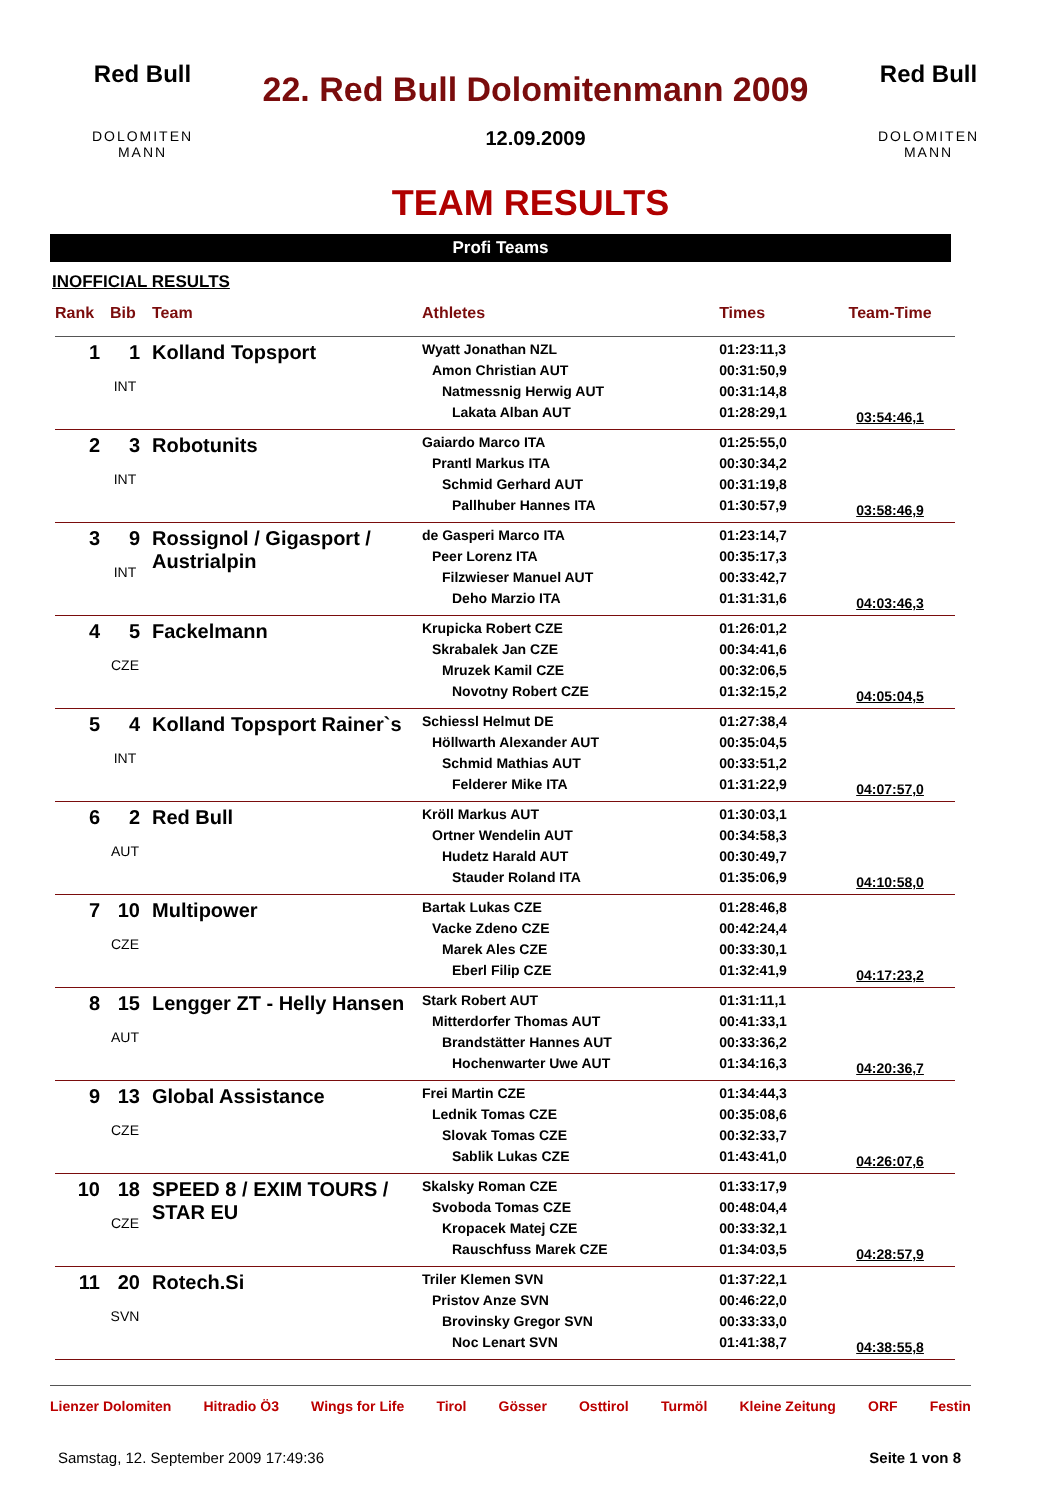Red Bull
DOLOMITEN MANN
22. Red Bull Dolomitenmann 2009
12.09.2009
Red Bull
DOLOMITEN MANN
TEAM RESULTS
Profi Teams
INOFFICIAL RESULTS
| Rank | Bib | Team | Athletes | Times | Team-Time |
| --- | --- | --- | --- | --- | --- |
| 1 | 1 INT | Kolland Topsport | Wyatt Jonathan NZL Amon Christian AUT Natmessnig Herwig AUT Lakata Alban AUT | 01:23:11,3 00:31:50,9 00:31:14,8 01:28:29,1 | 03:54:46,1 |
| 2 | 3 INT | Robotunits | Gaiardo Marco ITA Prantl Markus ITA Schmid Gerhard AUT Pallhuber Hannes ITA | 01:25:55,0 00:30:34,2 00:31:19,8 01:30:57,9 | 03:58:46,9 |
| 3 | 9 INT | Rossignol / Gigasport / Austrialpin | de Gasperi Marco ITA Peer Lorenz ITA Filzwieser Manuel AUT Deho Marzio ITA | 01:23:14,7 00:35:17,3 00:33:42,7 01:31:31,6 | 04:03:46,3 |
| 4 | 5 CZE | Fackelmann | Krupicka Robert CZE Skrabalek Jan CZE Mruzek Kamil CZE Novotny Robert CZE | 01:26:01,2 00:34:41,6 00:32:06,5 01:32:15,2 | 04:05:04,5 |
| 5 | 4 INT | Kolland Topsport Rainer`s | Schiessl Helmut DE Höllwarth Alexander AUT Schmid Mathias AUT Felderer Mike ITA | 01:27:38,4 00:35:04,5 00:33:51,2 01:31:22,9 | 04:07:57,0 |
| 6 | 2 AUT | Red Bull | Kröll Markus AUT Ortner Wendelin AUT Hudetz Harald AUT Stauder Roland ITA | 01:30:03,1 00:34:58,3 00:30:49,7 01:35:06,9 | 04:10:58,0 |
| 7 | 10 CZE | Multipower | Bartak Lukas CZE Vacke Zdeno CZE Marek Ales CZE Eberl Filip CZE | 01:28:46,8 00:42:24,4 00:33:30,1 01:32:41,9 | 04:17:23,2 |
| 8 | 15 AUT | Lengger ZT - Helly Hansen | Stark Robert AUT Mitterdorfer Thomas AUT Brandstätter Hannes AUT Hochenwarter Uwe AUT | 01:31:11,1 00:41:33,1 00:33:36,2 01:34:16,3 | 04:20:36,7 |
| 9 | 13 CZE | Global Assistance | Frei Martin CZE Lednik Tomas CZE Slovak Tomas CZE Sablik Lukas CZE | 01:34:44,3 00:35:08,6 00:32:33,7 01:43:41,0 | 04:26:07,6 |
| 10 | 18 CZE | SPEED 8 / EXIM TOURS / STAR EU | Skalsky Roman CZE Svoboda Tomas CZE Kropacek Matej CZE Rauschfuss Marek CZE | 01:33:17,9 00:48:04,4 00:33:32,1 01:34:03,5 | 04:28:57,9 |
| 11 | 20 SVN | Rotech.Si | Triler Klemen SVN Pristov Anze SVN Brovinsky Gregor SVN Noc Lenart SVN | 01:37:22,1 00:46:22,0 00:33:33,0 01:41:38,7 | 04:38:55,8 |
Lienzer Dolomiten Hitradio Ö3 Wings for Life Tirol Gösser Osttirol Turmöl Kleine Zeitung ORF Festin
Samstag, 12. September 2009 17:49:36 Seite 1 von 8